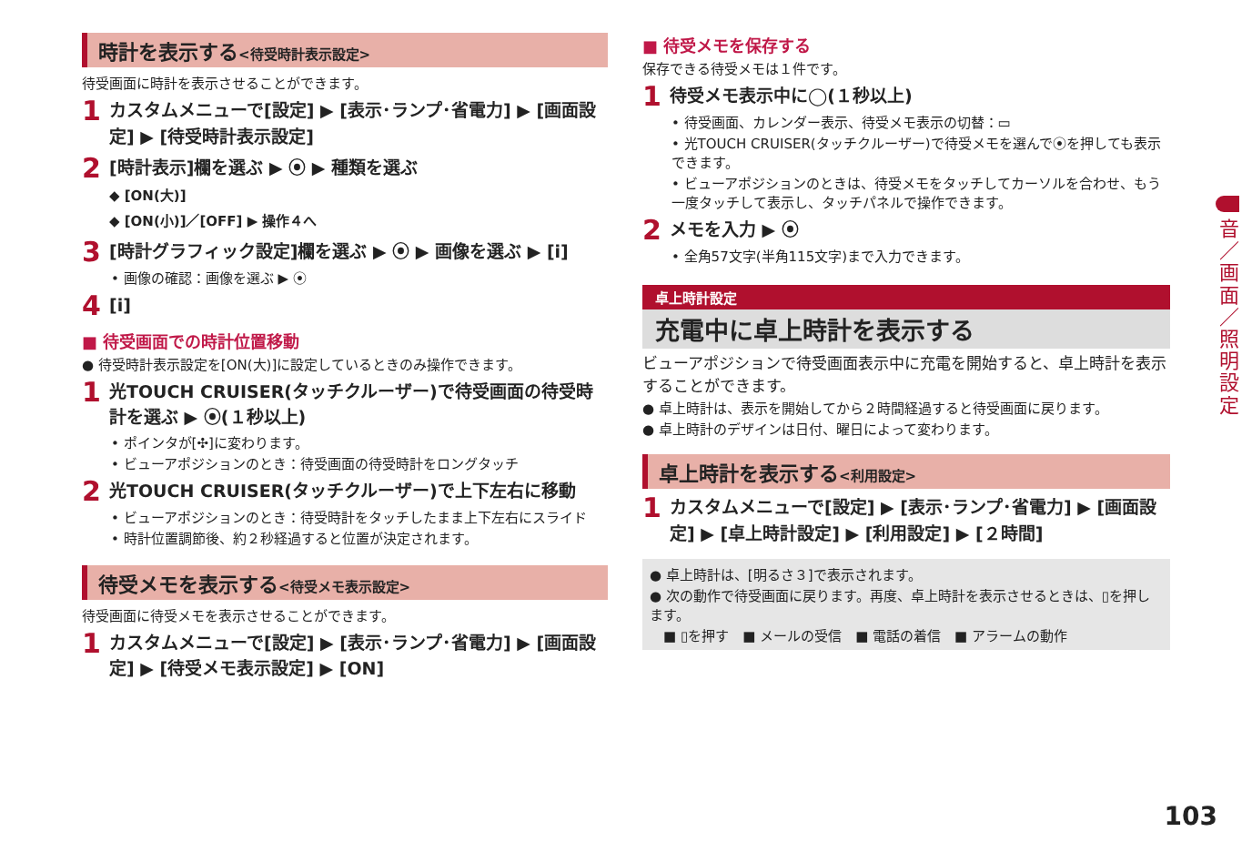時計を表示する<待受時計表示設定>
待受画面に時計を表示させることができます。
1
カスタムメニューで[設定] ▶ [表示･ランプ･省電力] ▶ [画面設定] ▶ [待受時計表示設定]
2
[時計表示]欄を選ぶ ▶ ⦿ ▶ 種類を選ぶ
◆ [ON(大)]
◆ [ON(小)]／[OFF] ▶ 操作４へ
3
[時計グラフィック設定]欄を選ぶ ▶ ⦿ ▶ 画像を選ぶ ▶ [i]
• 画像の確認：画像を選ぶ ▶ ⦿
4
[i]
■ 待受画面での時計位置移動
● 待受時計表示設定を[ON(大)]に設定しているときのみ操作できます。
1
光TOUCH CRUISER(タッチクルーザー)で待受画面の待受時計を選ぶ ▶ ⦿(１秒以上)
• ポインタが[✣]に変わります。
• ビューアポジションのとき：待受画面の待受時計をロングタッチ
2
光TOUCH CRUISER(タッチクルーザー)で上下左右に移動
• ビューアポジションのとき：待受時計をタッチしたまま上下左右にスライド
• 時計位置調節後、約２秒経過すると位置が決定されます。
待受メモを表示する<待受メモ表示設定>
待受画面に待受メモを表示させることができます。
1
カスタムメニューで[設定] ▶ [表示･ランプ･省電力] ▶ [画面設定] ▶ [待受メモ表示設定] ▶ [ON]
■ 待受メモを保存する
保存できる待受メモは１件です。
1
待受メモ表示中に◯(１秒以上)
• 待受画面、カレンダー表示、待受メモ表示の切替：▭
• 光TOUCH CRUISER(タッチクルーザー)で待受メモを選んで⦿を押しても表示できます。
• ビューアポジションのときは、待受メモをタッチしてカーソルを合わせ、もう一度タッチして表示し、タッチパネルで操作できます。
2
メモを入力 ▶ ⦿
• 全角57文字(半角115文字)まで入力できます。
卓上時計設定
充電中に卓上時計を表示する
ビューアポジションで待受画面表示中に充電を開始すると、卓上時計を表示することができます。
● 卓上時計は、表示を開始してから２時間経過すると待受画面に戻ります。
● 卓上時計のデザインは日付、曜日によって変わります。
卓上時計を表示する<利用設定>
1
カスタムメニューで[設定] ▶ [表示･ランプ･省電力] ▶ [画面設定] ▶ [卓上時計設定] ▶ [利用設定] ▶ [２時間]
● 卓上時計は、[明るさ３]で表示されます。
● 次の動作で待受画面に戻ります。再度、卓上時計を表示させるときは、▯を押します。
　■ ▯を押す　■ メールの受信　■ 電話の着信　■ アラームの動作
音／画面／照明設定
103